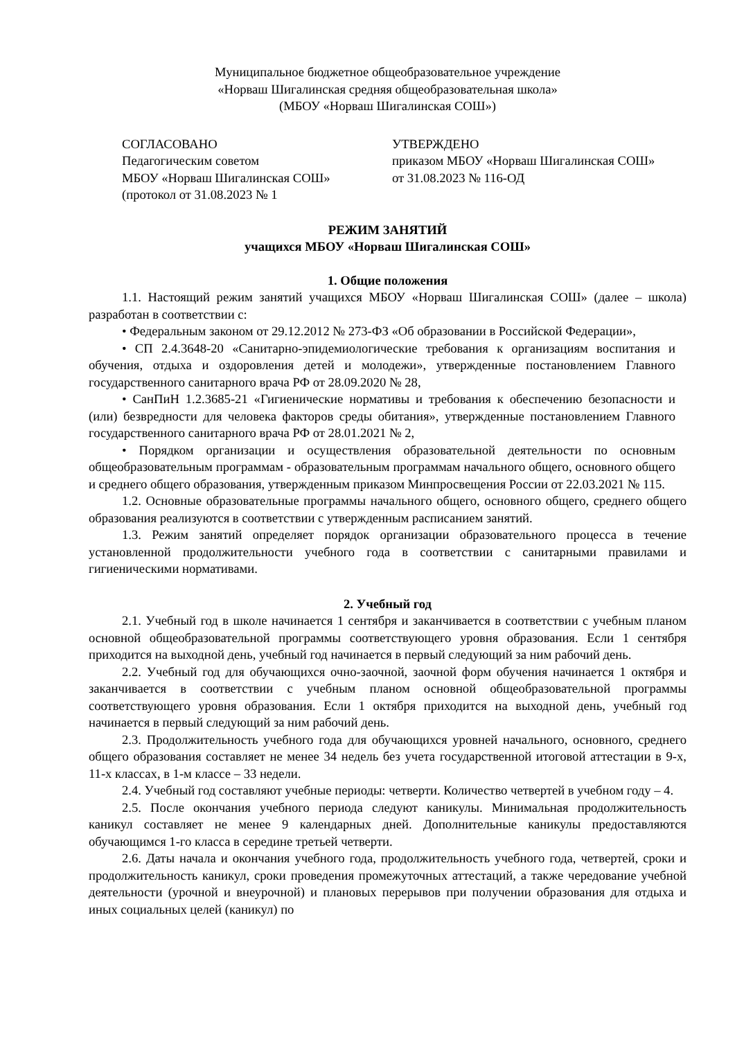Муниципальное бюджетное общеобразовательное учреждение
«Норваш Шигалинская средняя общеобразовательная школа»
(МБОУ «Норваш Шигалинская СОШ»)
СОГЛАСОВАНО
Педагогическим советом
МБОУ «Норваш Шигалинская СОШ»
(протокол от 31.08.2023 № 1
УТВЕРЖДЕНО
приказом МБОУ «Норваш Шигалинская СОШ»
от 31.08.2023 № 116-ОД
РЕЖИМ ЗАНЯТИЙ
учащихся МБОУ «Норваш Шигалинская СОШ»
1. Общие положения
1.1. Настоящий режим занятий учащихся МБОУ «Норваш Шигалинская СОШ» (далее – школа) разработан в соответствии с:
• Федеральным законом от 29.12.2012 № 273-ФЗ «Об образовании в Российской Федерации»,
• СП 2.4.3648-20 «Санитарно-эпидемиологические требования к организациям воспитания и обучения, отдыха и оздоровления детей и молодежи», утвержденные постановлением Главного государственного санитарного врача РФ от 28.09.2020 № 28,
• СанПиН 1.2.3685-21 «Гигиенические нормативы и требования к обеспечению безопасности и (или) безвредности для человека факторов среды обитания», утвержденные постановлением Главного государственного санитарного врача РФ от 28.01.2021 № 2,
• Порядком организации и осуществления образовательной деятельности по основным общеобразовательным программам - образовательным программам начального общего, основного общего и среднего общего образования, утвержденным приказом Минпросвещения России от 22.03.2021 № 115.
1.2. Основные образовательные программы начального общего, основного общего, среднего общего образования реализуются в соответствии с утвержденным расписанием занятий.
1.3. Режим занятий определяет порядок организации образовательного процесса в течение установленной продолжительности учебного года в соответствии с санитарными правилами и гигиеническими нормативами.
2. Учебный год
2.1. Учебный год в школе начинается 1 сентября и заканчивается в соответствии с учебным планом основной общеобразовательной программы соответствующего уровня образования. Если 1 сентября приходится на выходной день, учебный год начинается в первый следующий за ним рабочий день.
2.2. Учебный год для обучающихся очно-заочной, заочной форм обучения начинается 1 октября и заканчивается в соответствии с учебным планом основной общеобразовательной программы соответствующего уровня образования. Если 1 октября приходится на выходной день, учебный год начинается в первый следующий за ним рабочий день.
2.3. Продолжительность учебного года для обучающихся уровней начального, основного, среднего общего образования составляет не менее 34 недель без учета государственной итоговой аттестации в 9-х, 11-х классах, в 1-м классе – 33 недели.
2.4. Учебный год составляют учебные периоды: четверти. Количество четвертей в учебном году – 4.
2.5. После окончания учебного периода следуют каникулы. Минимальная продолжительность каникул составляет не менее 9 календарных дней. Дополнительные каникулы предоставляются обучающимся 1-го класса в середине третьей четверти.
2.6. Даты начала и окончания учебного года, продолжительность учебного года, четвертей, сроки и продолжительность каникул, сроки проведения промежуточных аттестаций, а также чередование учебной деятельности (урочной и внеурочной) и плановых перерывов при получении образования для отдыха и иных социальных целей (каникул) по